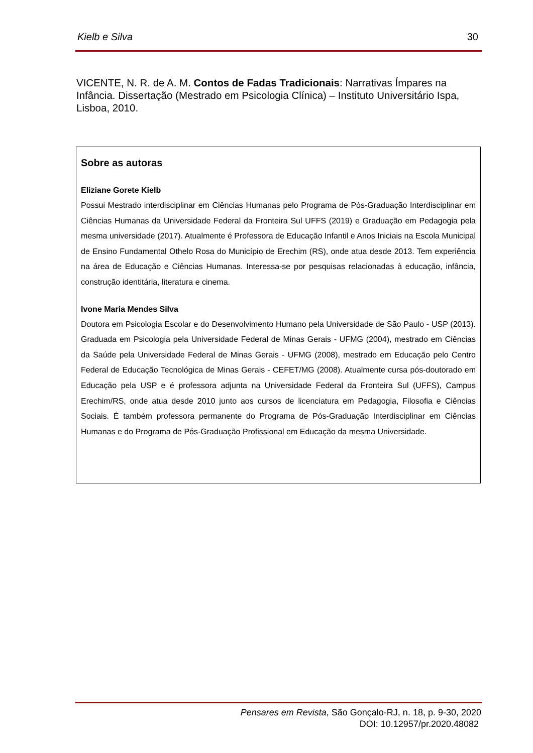Kielb e Silva 30
VICENTE, N. R. de A. M. Contos de Fadas Tradicionais: Narrativas Ímpares na Infância. Dissertação (Mestrado em Psicologia Clínica) – Instituto Universitário Ispa, Lisboa, 2010.
Sobre as autoras
Eliziane Gorete Kielb
Possui Mestrado interdisciplinar em Ciências Humanas pelo Programa de Pós-Graduação Interdisciplinar em Ciências Humanas da Universidade Federal da Fronteira Sul UFFS (2019) e Graduação em Pedagogia pela mesma universidade (2017). Atualmente é Professora de Educação Infantil e Anos Iniciais na Escola Municipal de Ensino Fundamental Othelo Rosa do Município de Erechim (RS), onde atua desde 2013. Tem experiência na área de Educação e Ciências Humanas. Interessa-se por pesquisas relacionadas à educação, infância, construção identitária, literatura e cinema.
Ivone Maria Mendes Silva
Doutora em Psicologia Escolar e do Desenvolvimento Humano pela Universidade de São Paulo - USP (2013). Graduada em Psicologia pela Universidade Federal de Minas Gerais - UFMG (2004), mestrado em Ciências da Saúde pela Universidade Federal de Minas Gerais - UFMG (2008), mestrado em Educação pelo Centro Federal de Educação Tecnológica de Minas Gerais - CEFET/MG (2008). Atualmente cursa pós-doutorado em Educação pela USP e é professora adjunta na Universidade Federal da Fronteira Sul (UFFS), Campus Erechim/RS, onde atua desde 2010 junto aos cursos de licenciatura em Pedagogia, Filosofia e Ciências Sociais. É também professora permanente do Programa de Pós-Graduação Interdisciplinar em Ciências Humanas e do Programa de Pós-Graduação Profissional em Educação da mesma Universidade.
Pensares em Revista, São Gonçalo-RJ, n. 18, p. 9-30, 2020
DOI: 10.12957/pr.2020.48082